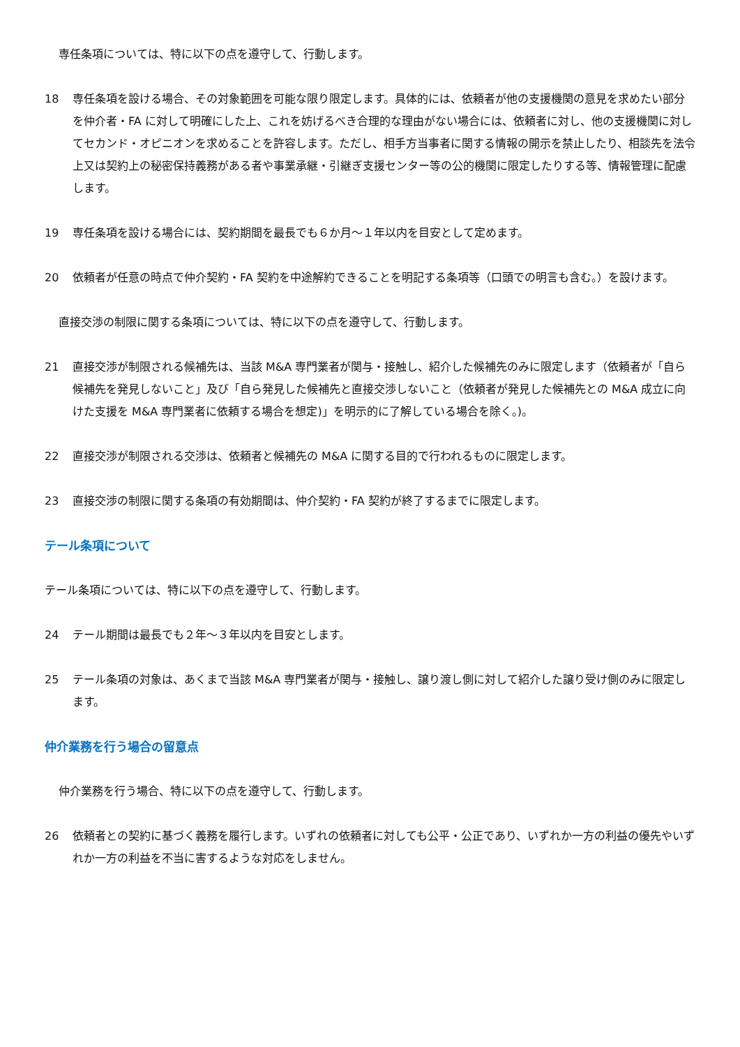専任条項については、特に以下の点を遵守して、行動します。
18 専任条項を設ける場合、その対象範囲を可能な限り限定します。具体的には、依頼者が他の支援機関の意見を求めたい部分を仲介者・FA に対して明確にした上、これを妨げるべき合理的な理由がない場合には、依頼者に対し、他の支援機関に対してセカンド・オピニオンを求めることを許容します。ただし、相手方当事者に関する情報の開示を禁止したり、相談先を法令上又は契約上の秘密保持義務がある者や事業承継・引継ぎ支援センター等の公的機関に限定したりする等、情報管理に配慮します。
19 専任条項を設ける場合には、契約期間を最長でも６か月～１年以内を目安として定めます。
20 依頼者が任意の時点で仲介契約・FA 契約を中途解約できることを明記する条項等（口頭での明言も含む。）を設けます。
直接交渉の制限に関する条項については、特に以下の点を遵守して、行動します。
21 直接交渉が制限される候補先は、当該 M&A 専門業者が関与・接触し、紹介した候補先のみに限定します（依頼者が「自ら候補先を発見しないこと」及び「自ら発見した候補先と直接交渉しないこと（依頼者が発見した候補先との M&A 成立に向けた支援を M&A 専門業者に依頼する場合を想定)」を明示的に了解している場合を除く。)。
22 直接交渉が制限される交渉は、依頼者と候補先の M&A に関する目的で行われるものに限定します。
23 直接交渉の制限に関する条項の有効期間は、仲介契約・FA 契約が終了するまでに限定します。
テール条項について
テール条項については、特に以下の点を遵守して、行動します。
24 テール期間は最長でも２年～３年以内を目安とします。
25 テール条項の対象は、あくまで当該 M&A 専門業者が関与・接触し、譲り渡し側に対して紹介した譲り受け側のみに限定します。
仲介業務を行う場合の留意点
仲介業務を行う場合、特に以下の点を遵守して、行動します。
26 依頼者との契約に基づく義務を履行します。いずれの依頼者に対しても公平・公正であり、いずれか一方の利益の優先やいずれか一方の利益を不当に害するような対応をしません。